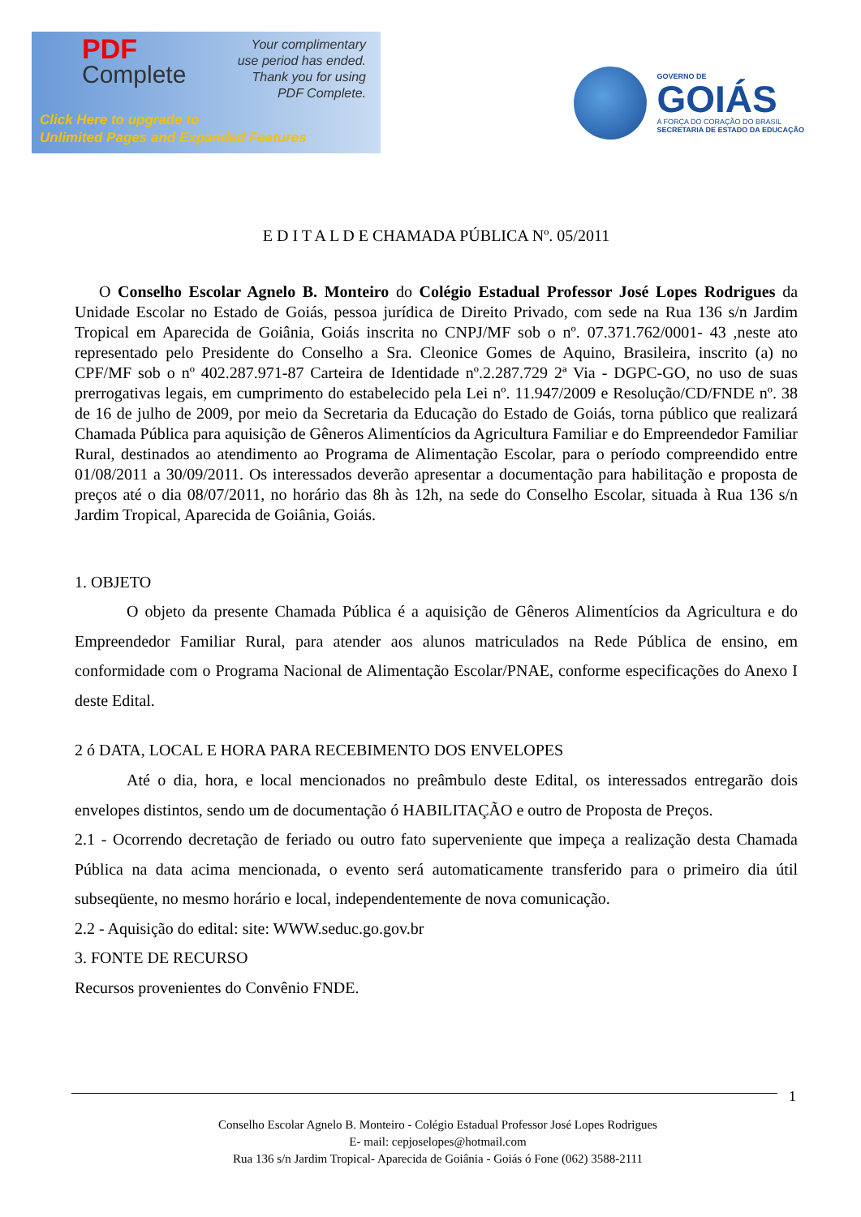PDF
Complete
Your complimentary
use period has ended.
Thank you for using
PDF Complete.
Click Here to upgrade to
Unlimited Pages and Expanded Features
GOVERNO DE
GOIÁS
A FORÇA DO CORAÇÃO DO BRASIL
SECRETARIA DE ESTADO DA EDUCAÇÃO
E D I T A L D E CHAMADA PÚBLICA Nº. 05/2011
O Conselho Escolar Agnelo B. Monteiro do Colégio Estadual Professor José Lopes Rodrigues da Unidade Escolar no Estado de Goiás, pessoa jurídica de Direito Privado, com sede na Rua 136 s/n Jardim Tropical em Aparecida de Goiânia, Goiás inscrita no CNPJ/MF sob o nº. 07.371.762/0001- 43 ,neste ato representado pelo Presidente do Conselho a Sra. Cleonice Gomes de Aquino, Brasileira, inscrito (a) no CPF/MF sob o nº 402.287.971-87 Carteira de Identidade nº.2.287.729 2ª Via - DGPC-GO, no uso de suas prerrogativas legais, em cumprimento do estabelecido pela Lei nº. 11.947/2009 e Resolução/CD/FNDE nº. 38 de 16 de julho de 2009, por meio da Secretaria da Educação do Estado de Goiás, torna público que realizará Chamada Pública para aquisição de Gêneros Alimentícios da Agricultura Familiar e do Empreendedor Familiar Rural, destinados ao atendimento ao Programa de Alimentação Escolar, para o período compreendido entre 01/08/2011 a 30/09/2011. Os interessados deverão apresentar a documentação para habilitação e proposta de preços até o dia 08/07/2011, no horário das 8h às 12h, na sede do Conselho Escolar, situada à Rua 136 s/n Jardim Tropical, Aparecida de Goiânia, Goiás.
1. OBJETO
O objeto da presente Chamada Pública é a aquisição de Gêneros Alimentícios da Agricultura e do Empreendedor Familiar Rural, para atender aos alunos matriculados na Rede Pública de ensino, em conformidade com o Programa Nacional de Alimentação Escolar/PNAE, conforme especificações do Anexo I deste Edital.
2 ó DATA, LOCAL E HORA PARA RECEBIMENTO DOS ENVELOPES
Até o dia, hora, e local mencionados no preâmbulo deste Edital, os interessados entregarão dois envelopes distintos, sendo um de documentação ó HABILITAÇÃO e outro de Proposta de Preços.
2.1 - Ocorrendo decretação de feriado ou outro fato superveniente que impeça a realização desta Chamada Pública na data acima mencionada, o evento será automaticamente transferido para o primeiro dia útil subseqüente, no mesmo horário e local, independentemente de nova comunicação.
2.2 - Aquisição do edital: site: WWW.seduc.go.gov.br
3. FONTE DE RECURSO
Recursos provenientes do Convênio FNDE.
1
Conselho Escolar Agnelo B. Monteiro - Colégio Estadual Professor José Lopes Rodrigues
E- mail: cepjoselopes@hotmail.com
Rua 136 s/n Jardim Tropical- Aparecida de Goiânia - Goiás ó Fone (062) 3588-2111